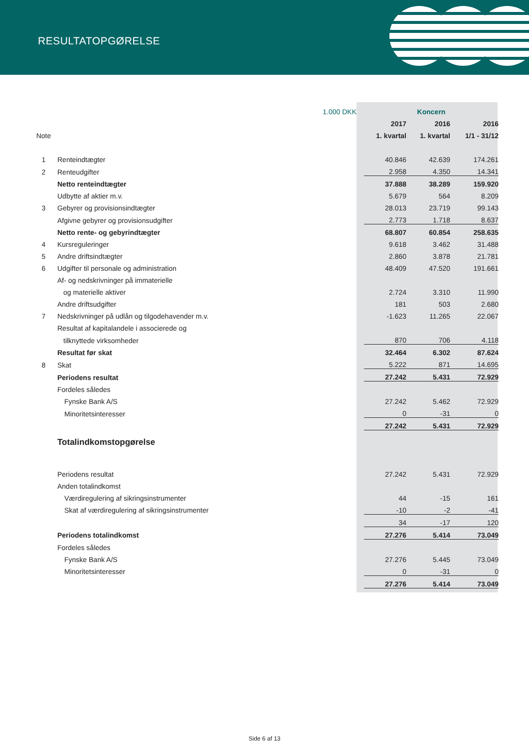RESULTATOPGØRELSE
| | 1.000 DKK | Koncern | | |
| | | 2017 | 2016 | 2016 |
| Note | | 1. kvartal | 1. kvartal | 1/1 - 31/12 |
| 1 | Renteindtægter | 40.846 | 42.639 | 174.261 |
| 2 | Renteudgifter | 2.958 | 4.350 | 14.341 |
| | Netto renteindtægter | 37.888 | 38.289 | 159.920 |
| | Udbytte af aktier m.v. | 5.679 | 564 | 8.209 |
| 3 | Gebyrer og provisionsindtægter | 28.013 | 23.719 | 99.143 |
| | Afgivne gebyrer og provisionsudgifter | 2.773 | 1.718 | 8.637 |
| | Netto rente- og gebyrindtægter | 68.807 | 60.854 | 258.635 |
| 4 | Kursreguleringer | 9.618 | 3.462 | 31.488 |
| 5 | Andre driftsindtægter | 2.860 | 3.878 | 21.781 |
| 6 | Udgifter til personale og administration | 48.409 | 47.520 | 191.661 |
| | Af- og nedskrivninger på immaterielle | | | |
| | og materielle aktiver | 2.724 | 3.310 | 11.990 |
| | Andre driftsudgifter | 181 | 503 | 2.680 |
| 7 | Nedskrivninger på udlån og tilgodehavender m.v. | -1.623 | 11.265 | 22.067 |
| | Resultat af kapitalandele i associerede og | | | |
| | tilknyttede virksomheder | 870 | 706 | 4.118 |
| | Resultat før skat | 32.464 | 6.302 | 87.624 |
| 8 | Skat | 5.222 | 871 | 14.695 |
| | Periodens resultat | 27.242 | 5.431 | 72.929 |
| | Fordeles således | | | |
| | Fynske Bank A/S | 27.242 | 5.462 | 72.929 |
| | Minoritetsinteresser | 0 | -31 | 0 |
| | | 27.242 | 5.431 | 72.929 |
| | Totalindkomstopgørelse | | | |
| | Periodens resultat | 27.242 | 5.431 | 72.929 |
| | Anden totalindkomst | | | |
| | Værdiregulering af sikringsinstrumenter | 44 | -15 | 161 |
| | Skat af værdiregulering af sikringsinstrumenter | -10 | -2 | -41 |
| | | 34 | -17 | 120 |
| | Periodens totalindkomst | 27.276 | 5.414 | 73.049 |
| | Fordeles således | | | |
| | Fynske Bank A/S | 27.276 | 5.445 | 73.049 |
| | Minoritetsinteresser | 0 | -31 | 0 |
| | | 27.276 | 5.414 | 73.049 |
Side 6 af 13